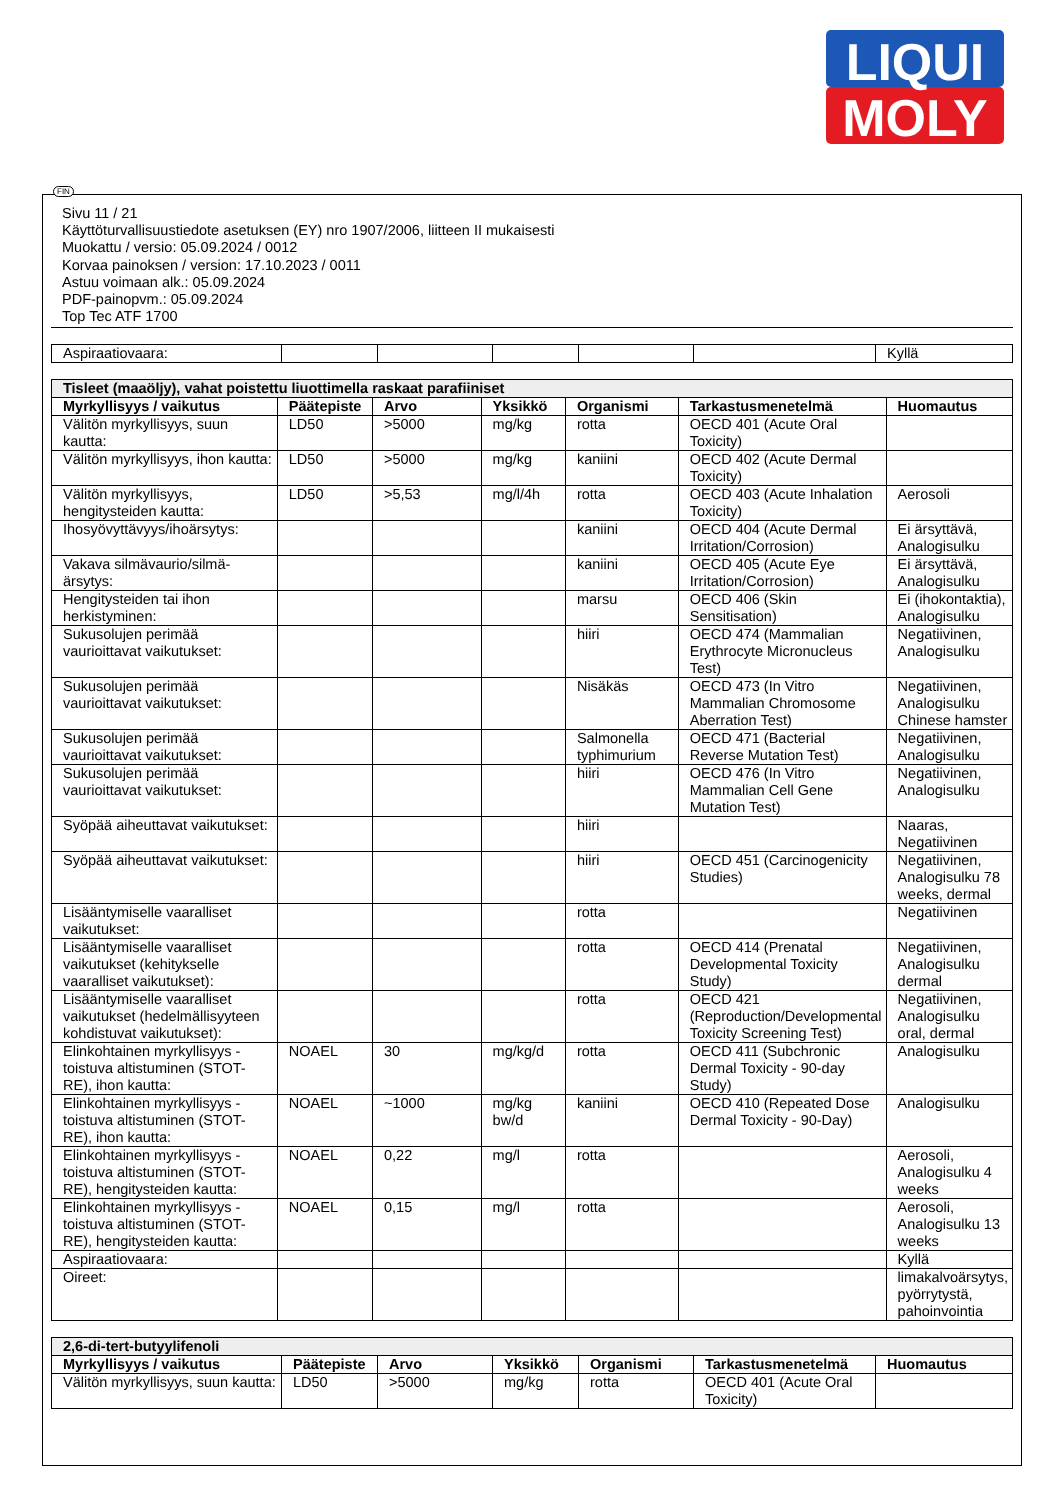LIQUI
MOLY
FIN
Sivu 11 / 21
Käyttöturvallisuustiedote asetuksen (EY) nro 1907/2006, liitteen II mukaisesti
Muokattu / versio: 05.09.2024 / 0012
Korvaa painoksen / version: 17.10.2023 / 0011
Astuu voimaan alk.: 05.09.2024
PDF-painopvm.: 05.09.2024
Top Tec ATF 1700
| Aspiraatiovaara: | | | | | | Kyllä |
| Tisleet (maaöljy), vahat poistettu liuottimella raskaat parafiiniset | | | | | | |
| --- | --- | --- | --- | --- | --- | --- |
| Myrkyllisyys / vaikutus | Päätepiste | Arvo | Yksikkö | Organismi | Tarkastusmenetelmä | Huomautus |
| Välitön myrkyllisyys, suun kautta: | LD50 | >5000 | mg/kg | rotta | OECD 401 (Acute Oral Toxicity) | |
| Välitön myrkyllisyys, ihon kautta: | LD50 | >5000 | mg/kg | kaniini | OECD 402 (Acute Dermal Toxicity) | |
| Välitön myrkyllisyys, hengitysteiden kautta: | LD50 | >5,53 | mg/l/4h | rotta | OECD 403 (Acute Inhalation Toxicity) | Aerosoli |
| Ihosyövyttävyys/ihoärsytys: | | | | kaniini | OECD 404 (Acute Dermal Irritation/Corrosion) | Ei ärsyttävä, Analogisulku |
| Vakava silmävaurio/silmä-ärsytys: | | | | kaniini | OECD 405 (Acute Eye Irritation/Corrosion) | Ei ärsyttävä, Analogisulku |
| Hengitysteiden tai ihon herkistyminen: | | | | marsu | OECD 406 (Skin Sensitisation) | Ei (ihokontaktia), Analogisulku |
| Sukusolujen perimää vaurioittavat vaikutukset: | | | | hiiri | OECD 474 (Mammalian Erythrocyte Micronucleus Test) | Negatiivinen, Analogisulku |
| Sukusolujen perimää vaurioittavat vaikutukset: | | | | Nisäkäs | OECD 473 (In Vitro Mammalian Chromosome Aberration Test) | Negatiivinen, Analogisulku Chinese hamster |
| Sukusolujen perimää vaurioittavat vaikutukset: | | | | Salmonella typhimurium | OECD 471 (Bacterial Reverse Mutation Test) | Negatiivinen, Analogisulku |
| Sukusolujen perimää vaurioittavat vaikutukset: | | | | hiiri | OECD 476 (In Vitro Mammalian Cell Gene Mutation Test) | Negatiivinen, Analogisulku |
| Syöpää aiheuttavat vaikutukset: | | | | hiiri | | Naaras, Negatiivinen |
| Syöpää aiheuttavat vaikutukset: | | | | hiiri | OECD 451 (Carcinogenicity Studies) | Negatiivinen, Analogisulku 78 weeks, dermal |
| Lisääntymiselle vaaralliset vaikutukset: | | | | rotta | | Negatiivinen |
| Lisääntymiselle vaaralliset vaikutukset (kehitykselle vaaralliset vaikutukset): | | | | rotta | OECD 414 (Prenatal Developmental Toxicity Study) | Negatiivinen, Analogisulku dermal |
| Lisääntymiselle vaaralliset vaikutukset (hedelmällisyyteen kohdistuvat vaikutukset): | | | | rotta | OECD 421 (Reproduction/Developmental Toxicity Screening Test) | Negatiivinen, Analogisulku oral, dermal |
| Elinkohtainen myrkyllisyys - toistuva altistuminen (STOT-RE), ihon kautta: | NOAEL | 30 | mg/kg/d | rotta | OECD 411 (Subchronic Dermal Toxicity - 90-day Study) | Analogisulku |
| Elinkohtainen myrkyllisyys - toistuva altistuminen (STOT-RE), ihon kautta: | NOAEL | ~1000 | mg/kg bw/d | kaniini | OECD 410 (Repeated Dose Dermal Toxicity - 90-Day) | Analogisulku |
| Elinkohtainen myrkyllisyys - toistuva altistuminen (STOT-RE), hengitysteiden kautta: | NOAEL | 0,22 | mg/l | rotta | | Aerosoli, Analogisulku 4 weeks |
| Elinkohtainen myrkyllisyys - toistuva altistuminen (STOT-RE), hengitysteiden kautta: | NOAEL | 0,15 | mg/l | rotta | | Aerosoli, Analogisulku 13 weeks |
| Aspiraatiovaara: | | | | | | Kyllä |
| Oireet: | | | | | | limakalvoärsytys, pyörrytystä, pahoinvointia |
| 2,6-di-tert-butyylifenoli | | | | | | |
| --- | --- | --- | --- | --- | --- | --- |
| Myrkyllisyys / vaikutus | Päätepiste | Arvo | Yksikkö | Organismi | Tarkastusmenetelmä | Huomautus |
| Välitön myrkyllisyys, suun kautta: | LD50 | >5000 | mg/kg | rotta | OECD 401 (Acute Oral Toxicity) | |